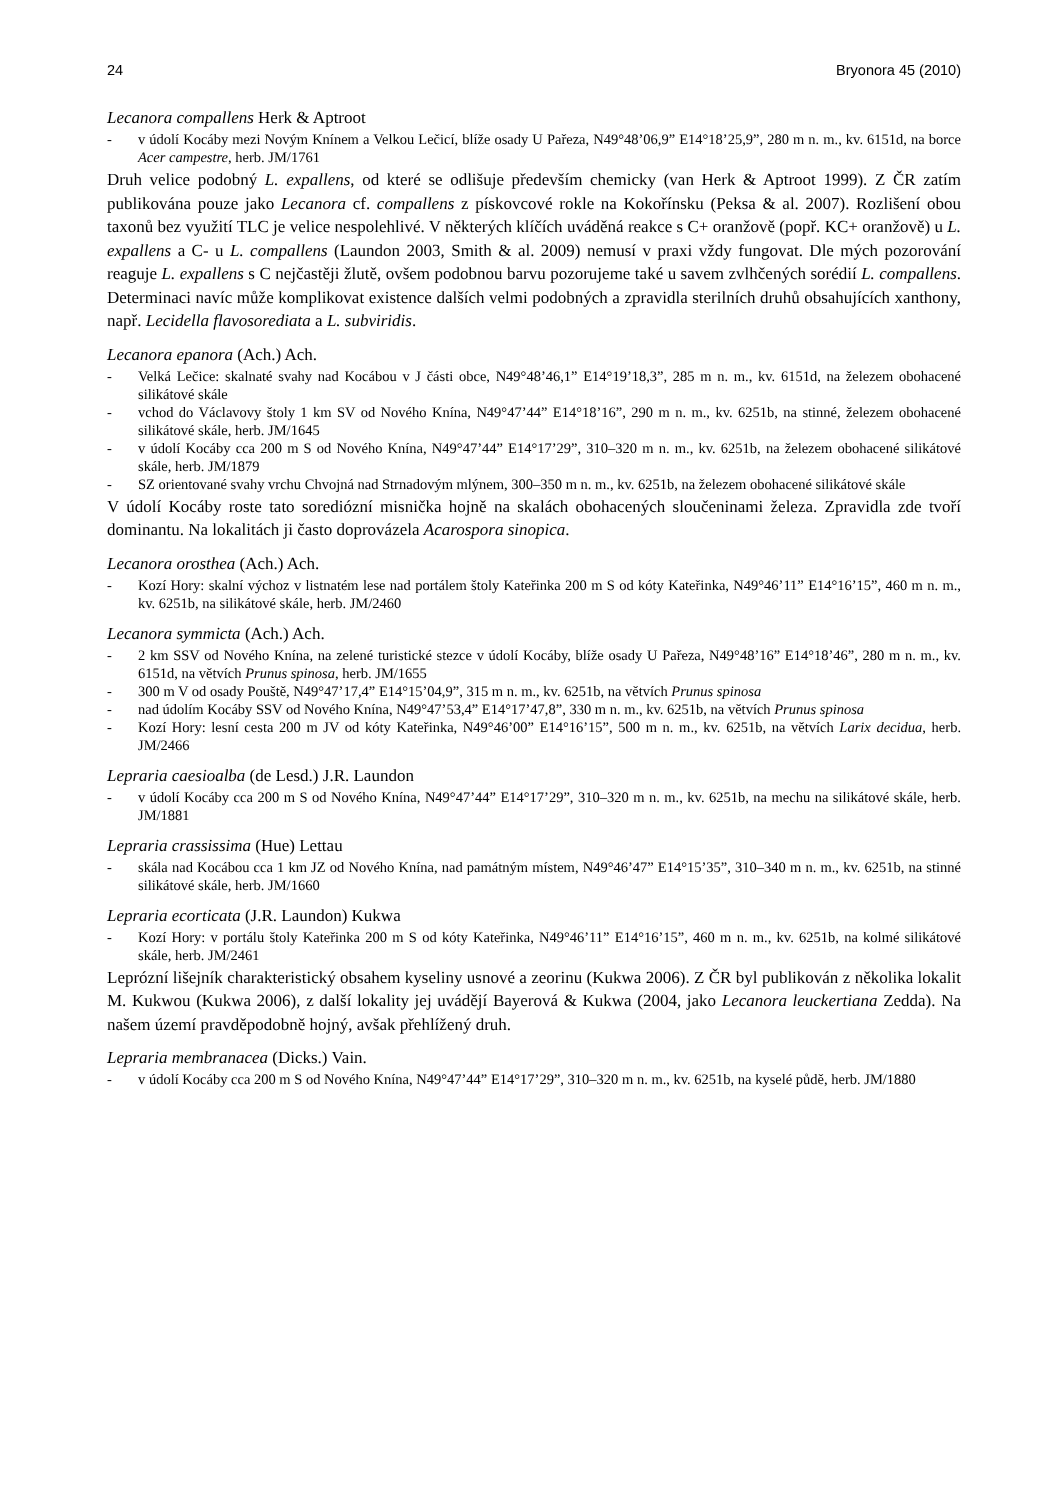24 Bryonora 45 (2010)
Lecanora compallens Herk & Aptroot
- v údolí Kocáby mezi Novým Knínem a Velkou Lečicí, blíže osady U Pařeza, N49°48’06,9” E14°18’25,9”, 280 m n. m., kv. 6151d, na borce Acer campestre, herb. JM/1761
Druh velice podobný L. expallens, od které se odlišuje především chemicky (van Herk & Aptroot 1999). Z ČR zatím publikována pouze jako Lecanora cf. compallens z pískovcové rokle na Kokořínsku (Peksa & al. 2007). Rozlišení obou taxonů bez využití TLC je velice nespolehlivé. V některých klíčích uváděná reakce s C+ oranžově (popř. KC+ oranžově) u L. expallens a C- u L. compallens (Laundon 2003, Smith & al. 2009) nemusí v praxi vždy fungovat. Dle mých pozorování reaguje L. expallens s C nejčastěji žlutě, ovšem podobnou barvu pozorujeme také u savem zvlhčených sorédií L. compallens. Determinaci navíc může komplikovat existence dalších velmi podobných a zpravidla sterilních druhů obsahujících xanthony, např. Lecidella flavosorediata a L. subviridis.
Lecanora epanora (Ach.) Ach.
- Velká Lečice: skalnaté svahy nad Kocábou v J části obce, N49°48’46,1” E14°19’18,3”, 285 m n. m., kv. 6151d, na železem obohacené silikátové skále
- vchod do Václavovy štoly 1 km SV od Nového Knína, N49°47’44” E14°18’16”, 290 m n. m., kv. 6251b, na stinné, železem obohacené silikátové skále, herb. JM/1645
- v údolí Kocáby cca 200 m S od Nového Knína, N49°47’44” E14°17’29”, 310–320 m n. m., kv. 6251b, na železem obohacené silikátové skále, herb. JM/1879
- SZ orientované svahy vrchu Chvojná nad Strnadovým mlýnem, 300–350 m n. m., kv. 6251b, na železem obohacené silikátové skále
V údolí Kocáby roste tato sorediózní misnička hojně na skalách obohacených sloučeninami železa. Zpravidla zde tvoří dominantu. Na lokalitách ji často doprovázela Acarospora sinopica.
Lecanora orosthea (Ach.) Ach.
- Kozí Hory: skalní výchoz v listnatém lese nad portálem štoly Kateřinka 200 m S od kóty Kateřinka, N49°46’11” E14°16’15”, 460 m n. m., kv. 6251b, na silikátové skále, herb. JM/2460
Lecanora symmicta (Ach.) Ach.
- 2 km SSV od Nového Knína, na zelené turistické stezce v údolí Kocáby, blíže osady U Pařeza, N49°48’16” E14°18’46”, 280 m n. m., kv. 6151d, na větvích Prunus spinosa, herb. JM/1655
- 300 m V od osady Pouště, N49°47’17,4” E14°15’04,9”, 315 m n. m., kv. 6251b, na větvích Prunus spinosa
- nad údolím Kocáby SSV od Nového Knína, N49°47’53,4” E14°17’47,8”, 330 m n. m., kv. 6251b, na větvích Prunus spinosa
- Kozí Hory: lesní cesta 200 m JV od kóty Kateřinka, N49°46’00” E14°16’15”, 500 m n. m., kv. 6251b, na větvích Larix decidua, herb. JM/2466
Lepraria caesioalba (de Lesd.) J.R. Laundon
- v údolí Kocáby cca 200 m S od Nového Knína, N49°47’44” E14°17’29”, 310–320 m n. m., kv. 6251b, na mechu na silikátové skále, herb. JM/1881
Lepraria crassissima (Hue) Lettau
- skála nad Kocábou cca 1 km JZ od Nového Knína, nad památným místem, N49°46’47” E14°15’35”, 310–340 m n. m., kv. 6251b, na stinné silikátové skále, herb. JM/1660
Lepraria ecorticata (J.R. Laundon) Kukwa
- Kozí Hory: v portálu štoly Kateřinka 200 m S od kóty Kateřinka, N49°46’11” E14°16’15”, 460 m n. m., kv. 6251b, na kolmé silikátové skále, herb. JM/2461
Leprózní lišejník charakteristický obsahem kyseliny usnové a zeorinu (Kukwa 2006). Z ČR byl publikován z několika lokalit M. Kukwou (Kukwa 2006), z další lokality jej uvádějí Bayerová & Kukwa (2004, jako Lecanora leuckertiana Zedda). Na našem území pravděpodobně hojný, avšak přehlížený druh.
Lepraria membranacea (Dicks.) Vain.
- v údolí Kocáby cca 200 m S od Nového Knína, N49°47’44” E14°17’29”, 310–320 m n. m., kv. 6251b, na kyselé půdě, herb. JM/1880